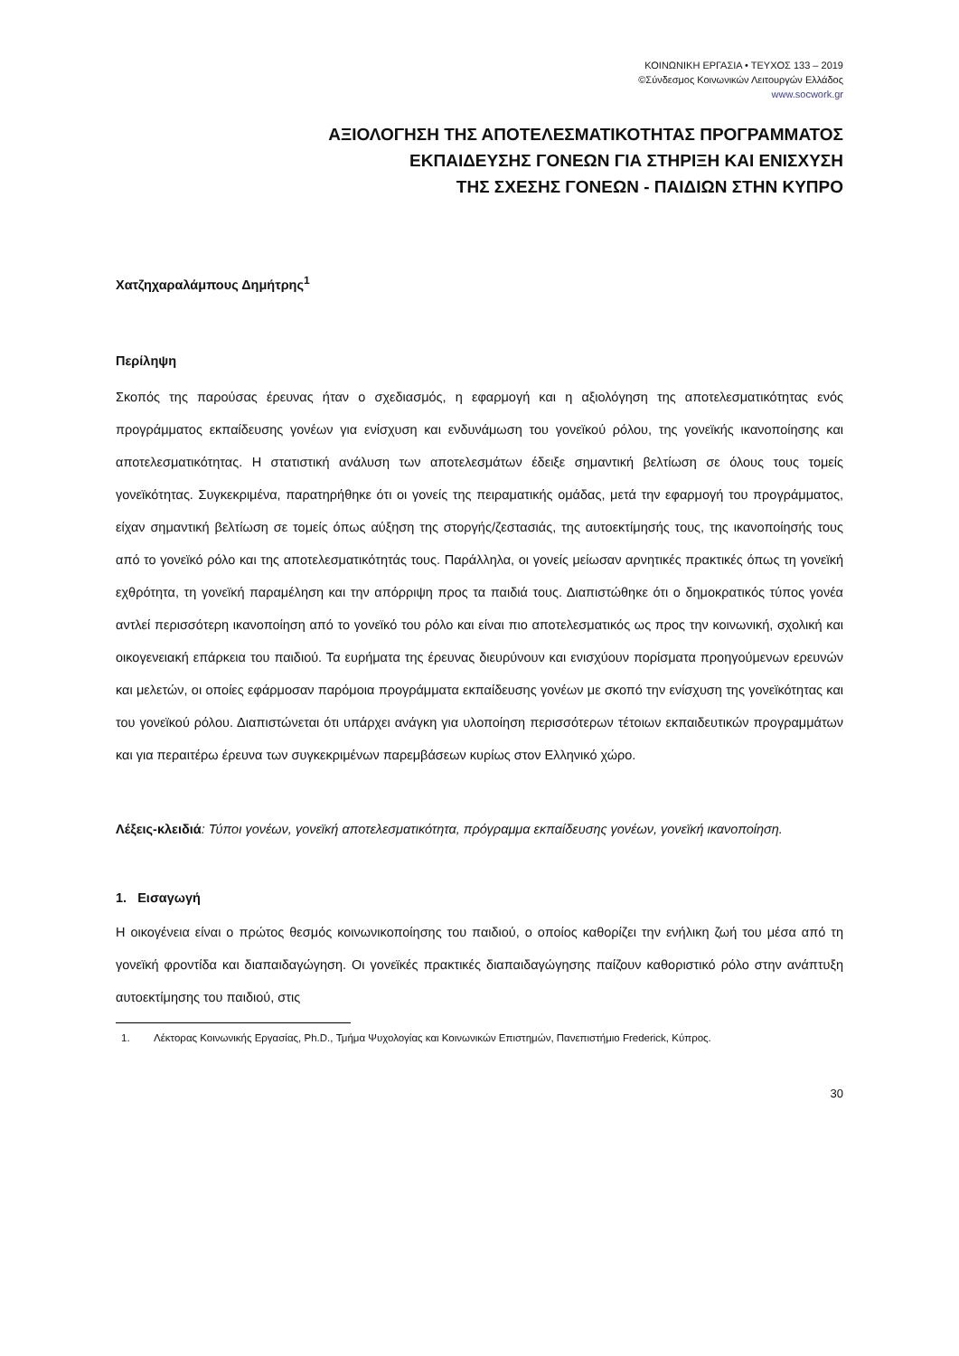ΚΟΙΝΩΝΙΚΗ ΕΡΓΑΣΙΑ • ΤΕΥΧΟΣ 133 – 2019
©Σύνδεσμος Κοινωνικών Λειτουργών Ελλάδος
www.socwork.gr
ΑΞΙΟΛΟΓΗΣΗ ΤΗΣ ΑΠΟΤΕΛΕΣΜΑΤΙΚΟΤΗΤΑΣ ΠΡΟΓΡΑΜΜΑΤΟΣ
ΕΚΠΑΙΔΕΥΣΗΣ ΓΟΝΕΩΝ ΓΙΑ ΣΤΗΡΙΞΗ ΚΑΙ ΕΝΙΣΧΥΣΗ
ΤΗΣ ΣΧΕΣΗΣ ΓΟΝΕΩΝ - ΠΑΙΔΙΩΝ ΣΤΗΝ ΚΥΠΡΟ
Χατζηχαραλάμπους Δημήτρης<sup>1</sup>
Περίληψη
Σκοπός της παρούσας έρευνας ήταν ο σχεδιασμός, η εφαρμογή και η αξιολόγηση της αποτελεσματικότητας ενός προγράμματος εκπαίδευσης γονέων για ενίσχυση και ενδυνάμωση του γονεϊκού ρόλου, της γονεϊκής ικανοποίησης και αποτελεσματικότητας. Η στατιστική ανάλυση των αποτελεσμάτων έδειξε σημαντική βελτίωση σε όλους τους τομείς γονεϊκότητας. Συγκεκριμένα, παρατηρήθηκε ότι οι γονείς της πειραματικής ομάδας, μετά την εφαρμογή του προγράμματος, είχαν σημαντική βελτίωση σε τομείς όπως αύξηση της στοργής/ζεστασιάς, της αυτοεκτίμησής τους, της ικανοποίησής τους από το γονεϊκό ρόλο και της αποτελεσματικότητάς τους. Παράλληλα, οι γονείς μείωσαν αρνητικές πρακτικές όπως τη γονεϊκή εχθρότητα, τη γονεϊκή παραμέληση και την απόρριψη προς τα παιδιά τους. Διαπιστώθηκε ότι ο δημοκρατικός τύπος γονέα αντλεί περισσότερη ικανοποίηση από το γονεϊκό του ρόλο και είναι πιο αποτελεσματικός ως προς την κοινωνική, σχολική και οικογενειακή επάρκεια του παιδιού. Τα ευρήματα της έρευνας διευρύνουν και ενισχύουν πορίσματα προηγούμενων ερευνών και μελετών, οι οποίες εφάρμοσαν παρόμοια προγράμματα εκπαίδευσης γονέων με σκοπό την ενίσχυση της γονεϊκότητας και του γονεϊκού ρόλου. Διαπιστώνεται ότι υπάρχει ανάγκη για υλοποίηση περισσότερων τέτοιων εκπαιδευτικών προγραμμάτων και για περαιτέρω έρευνα των συγκεκριμένων παρεμβάσεων κυρίως στον Ελληνικό χώρο.
Λέξεις-κλειδιά: Τύποι γονέων, γονεϊκή αποτελεσματικότητα, πρόγραμμα εκπαίδευσης γονέων, γονεϊκή ικανοποίηση.
1. Εισαγωγή
Η οικογένεια είναι ο πρώτος θεσμός κοινωνικοποίησης του παιδιού, ο οποίος καθορίζει την ενήλικη ζωή του μέσα από τη γονεϊκή φροντίδα και διαπαιδαγώγηση. Οι γονεϊκές πρακτικές διαπαιδαγώγησης παίζουν καθοριστικό ρόλο στην ανάπτυξη αυτοεκτίμησης του παιδιού, στις
1. Λέκτορας Κοινωνικής Εργασίας, Ph.D., Τμήμα Ψυχολογίας και Κοινωνικών Επιστημών, Πανεπιστήμιο Frederick, Κύπρος.
30